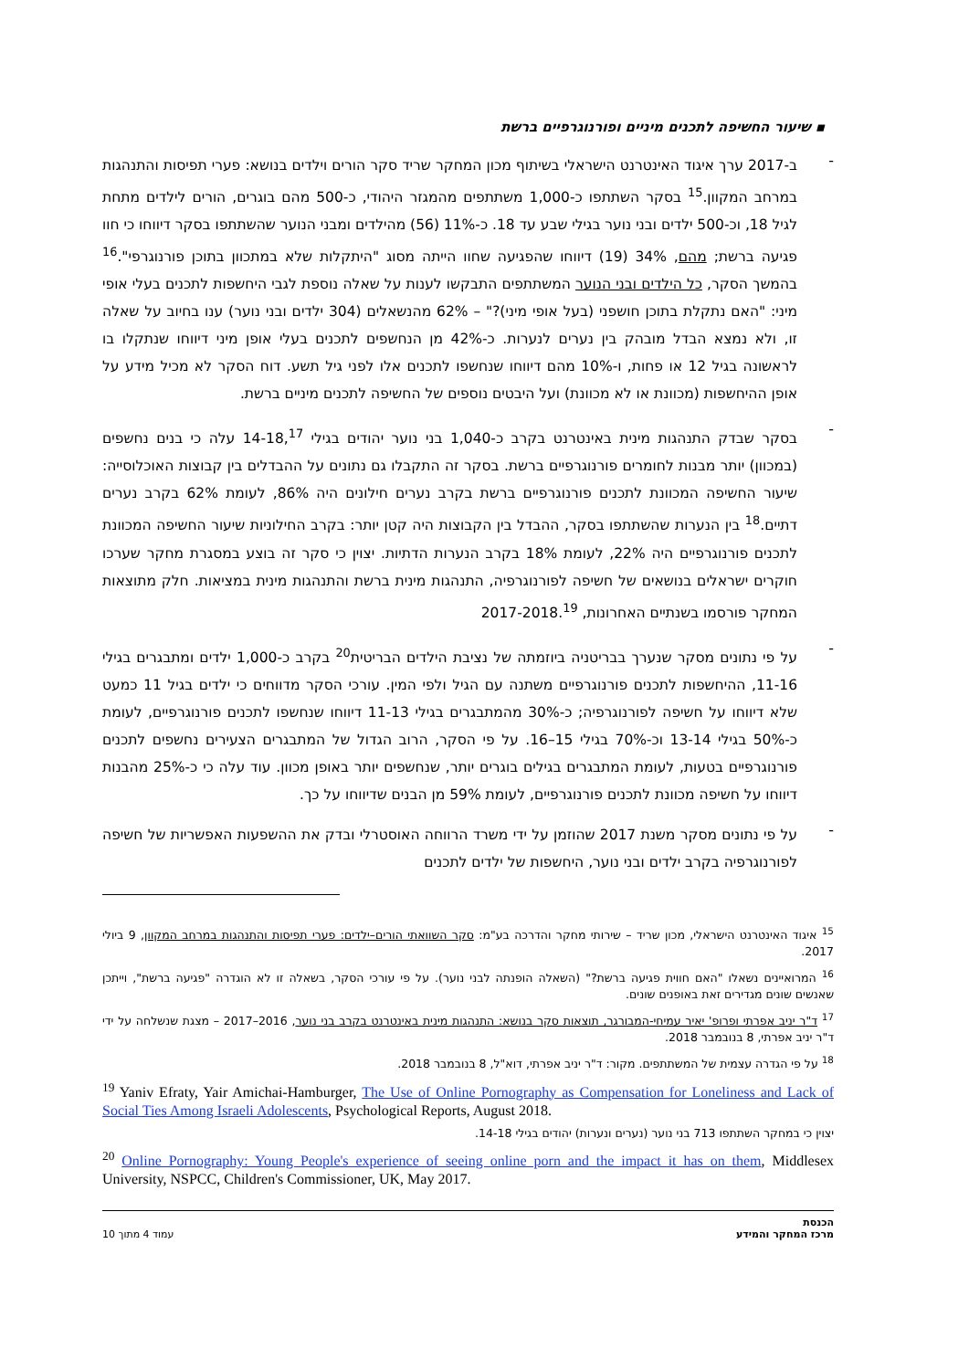▪ שיעור החשיפה לתכנים מיניים ופורנוגרפיים ברשת
-
ב-2017 ערך איגוד האינטרנט הישראלי בשיתוף מכון המחקר שריד סקר הורים וילדים בנושא: פערי תפיסות והתנהגות במרחב המקוון.<sup>15</sup> בסקר השתתפו כ-1,000 משתתפים מהמגזר היהודי, כ-500 מהם בוגרים, הורים לילדים מתחת לגיל 18, וכ-500 ילדים ובני נוער בגילי שבע עד 18. כ-11% (56) מהילדים ומבני הנוער שהשתתפו בסקר דיווחו כי חוו פגיעה ברשת; מהם, 34% (19) דיווחו שהפגיעה שחוו הייתה מסוג "היתקלות שלא במתכוון בתוכן פורנוגרפי".<sup>16</sup> בהמשך הסקר, כל הילדים ובני הנוער המשתתפים התבקשו לענות על שאלה נוספת לגבי היחשפות לתכנים בעלי אופי מיני: "האם נתקלת בתוכן חושפני (בעל אופי מיני)?" – 62% מהנשאלים (304 ילדים ובני נוער) ענו בחיוב על שאלה זו, ולא נמצא הבדל מובהק בין נערים לנערות. כ-42% מן הנחשפים לתכנים בעלי אופן מיני דיווחו שנתקלו בו לראשונה בגיל 12 או פחות, ו-10% מהם דיווחו שנחשפו לתכנים אלו לפני גיל תשע. דוח הסקר לא מכיל מידע על אופן ההיחשפות (מכוונת או לא מכוונת) ועל היבטים נוספים של החשיפה לתכנים מיניים ברשת.
-
בסקר שבדק התנהגות מינית באינטרנט בקרב כ-1,040 בני נוער יהודים בגילי 14-18,<sup>17</sup> עלה כי בנים נחשפים (במכוון) יותר מבנות לחומרים פורנוגרפיים ברשת. בסקר זה התקבלו גם נתונים על ההבדלים בין קבוצות האוכלוסייה: שיעור החשיפה המכוונת לתכנים פורנוגרפיים ברשת בקרב נערים חילונים היה 86%, לעומת 62% בקרב נערים דתיים.<sup>18</sup> בין הנערות שהשתתפו בסקר, ההבדל בין הקבוצות היה קטן יותר: בקרב החילוניות שיעור החשיפה המכוונת לתכנים פורנוגרפיים היה 22%, לעומת 18% בקרב הנערות הדתיות. יצוין כי סקר זה בוצע במסגרת מחקר שערכו חוקרים ישראלים בנושאים של חשיפה לפורנוגרפיה, התנהגות מינית ברשת והתנהגות מינית במציאות. חלק מתוצאות המחקר פורסמו בשנתיים האחרונות, 2017-2018.<sup>19</sup>
-
על פי נתונים מסקר שנערך בבריטניה ביוזמתה של נציבת הילדים הבריטית<sup>20</sup> בקרב כ-1,000 ילדים ומתבגרים בגילי 11-16, ההיחשפות לתכנים פורנוגרפיים משתנה עם הגיל ולפי המין. עורכי הסקר מדווחים כי ילדים בגיל 11 כמעט שלא דיווחו על חשיפה לפורנוגרפיה; כ-30% מהמתבגרים בגילי 11-13 דיווחו שנחשפו לתכנים פורנוגרפיים, לעומת כ-50% בגילי 13-14 וכ-70% בגילי 15–16. על פי הסקר, הרוב הגדול של המתבגרים הצעירים נחשפים לתכנים פורנוגרפיים בטעות, לעומת המתבגרים בגילים בוגרים יותר, שנחשפים יותר באופן מכוון. עוד עלה כי כ-25% מהבנות דיווחו על חשיפה מכוונת לתכנים פורנוגרפיים, לעומת 59% מן הבנים שדיווחו על כך.
-
על פי נתונים מסקר משנת 2017 שהוזמן על ידי משרד הרווחה האוסטרלי ובדק את ההשפעות האפשריות של חשיפה לפורנוגרפיה בקרב ילדים ובני נוער, היחשפות של ילדים לתכנים
<sup>15</sup> איגוד האינטרנט הישראלי, מכון שריד – שירותי מחקר והדרכה בע"מ: סקר השוואתי הורים–ילדים: פערי תפיסות והתנהגות במרחב המקוון, 9 ביולי 2017.
<sup>16</sup> המרואיינים נשאלו "האם חווית פגיעה ברשת?" (השאלה הופנתה לבני נוער). על פי עורכי הסקר, בשאלה זו לא הוגדרה "פגיעה ברשת", וייתכן שאנשים שונים מגדירים זאת באופנים שונים.
<sup>17</sup> ד"ר יניב אפרתי ופרופ' יאיר עמיחי-המבורגר, תוצאות סקר בנושא: התנהגות מינית באינטרנט בקרב בני נוער, 2016–2017 – מצגת שנשלחה על ידי ד"ר יניב אפרתי, 8 בנובמבר 2018.
<sup>18</sup> על פי הגדרה עצמית של המשתתפים. מקור: ד"ר יניב אפרתי, דוא"ל, 8 בנובמבר 2018.
<sup>19</sup> Yaniv Efraty, Yair Amichai-Hamburger, The Use of Online Pornography as Compensation for Loneliness and Lack of Social Ties Among Israeli Adolescents, Psychological Reports, August 2018.
יצוין כי במחקר השתתפו 713 בני נוער (נערים ונערות) יהודים בגילי 14-18.
<sup>20</sup> Online Pornography: Young People's experience of seeing online porn and the impact it has on them, Middlesex University, NSPCC, Children's Commissioner, UK, May 2017.
הכנסת
מרכז המחקר והמידע
עמוד 4 מתוך 10